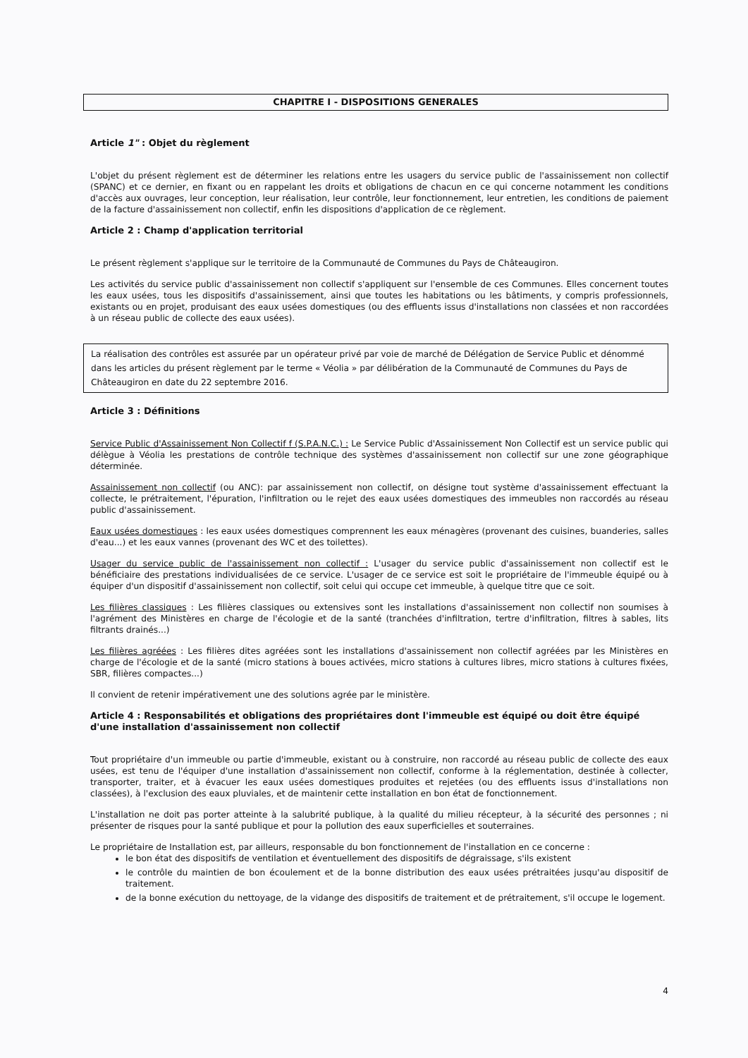CHAPITRE I - DISPOSITIONS GENERALES
Article 1" : Objet du règlement
L'objet du présent règlement est de déterminer les relations entre les usagers du service public de l'assainissement non collectif (SPANC) et ce dernier, en fixant ou en rappelant les droits et obligations de chacun en ce qui concerne notamment les conditions d'accès aux ouvrages, leur conception, leur réalisation, leur contrôle, leur fonctionnement, leur entretien, les conditions de paiement de la facture d'assainissement non collectif, enfin les dispositions d'application de ce règlement.
Article 2 : Champ d'application territorial
Le présent règlement s'applique sur le territoire de la Communauté de Communes du Pays de Châteaugiron.
Les activités du service public d'assainissement non collectif s'appliquent sur l'ensemble de ces Communes. Elles concernent toutes les eaux usées, tous les dispositifs d'assainissement, ainsi que toutes les habitations ou les bâtiments, y compris professionnels, existants ou en projet, produisant des eaux usées domestiques (ou des effluents issus d'installations non classées et non raccordées à un réseau public de collecte des eaux usées).
La réalisation des contrôles est assurée par un opérateur privé par voie de marché de Délégation de Service Public et dénommé dans les articles du présent règlement par le terme « Véolia » par délibération de la Communauté de Communes du Pays de Châteaugiron en date du 22 septembre 2016.
Article 3 : Définitions
Service Public d'Assainissement Non Collectif f (S.P.A.N.C.) : Le Service Public d'Assainissement Non Collectif est un service public qui délègue à Véolia les prestations de contrôle technique des systèmes d'assainissement non collectif sur une zone géographique déterminée.
Assainissement non collectif (ou ANC): par assainissement non collectif, on désigne tout système d'assainissement effectuant la collecte, le prétraitement, l'épuration, l'infiltration ou le rejet des eaux usées domestiques des immeubles non raccordés au réseau public d'assainissement.
Eaux usées domestiques : les eaux usées domestiques comprennent les eaux ménagères (provenant des cuisines, buanderies, salles d'eau...) et les eaux vannes (provenant des WC et des toilettes).
Usager du service public de l'assainissement non collectif : L'usager du service public d'assainissement non collectif est le bénéficiaire des prestations individualisées de ce service. L'usager de ce service est soit le propriétaire de l'immeuble équipé ou à équiper d'un dispositif d'assainissement non collectif, soit celui qui occupe cet immeuble, à quelque titre que ce soit.
Les filières classiques : Les filières classiques ou extensives sont les installations d'assainissement non collectif non soumises à l'agrément des Ministères en charge de l'écologie et de la santé (tranchées d'infiltration, tertre d'infiltration, filtres à sables, lits filtrants drainés...)
Les filières agréées : Les filières dites agréées sont les installations d'assainissement non collectif agréées par les Ministères en charge de l'écologie et de la santé (micro stations à boues activées, micro stations à cultures libres, micro stations à cultures fixées, SBR, filières compactes...)
Il convient de retenir impérativement une des solutions agrée par le ministère.
Article 4 : Responsabilités et obligations des propriétaires dont l'immeuble est équipé ou doit être équipé d'une installation d'assainissement non collectif
Tout propriétaire d'un immeuble ou partie d'immeuble, existant ou à construire, non raccordé au réseau public de collecte des eaux usées, est tenu de l'équiper d'une installation d'assainissement non collectif, conforme à la réglementation, destinée à collecter, transporter, traiter, et à évacuer les eaux usées domestiques produites et rejetées (ou des effluents issus d'installations non classées), à l'exclusion des eaux pluviales, et de maintenir cette installation en bon état de fonctionnement.
L'installation ne doit pas porter atteinte à la salubrité publique, à la qualité du milieu récepteur, à la sécurité des personnes ; ni présenter de risques pour la santé publique et pour la pollution des eaux superficielles et souterraines.
Le propriétaire de Installation est, par ailleurs, responsable du bon fonctionnement de l'installation en ce concerne :
le bon état des dispositifs de ventilation et éventuellement des dispositifs de dégraissage, s'ils existent
le contrôle du maintien de bon écoulement et de la bonne distribution des eaux usées prétraitées jusqu'au dispositif de traitement.
de la bonne exécution du nettoyage, de la vidange des dispositifs de traitement et de prétraitement, s'il occupe le logement.
4